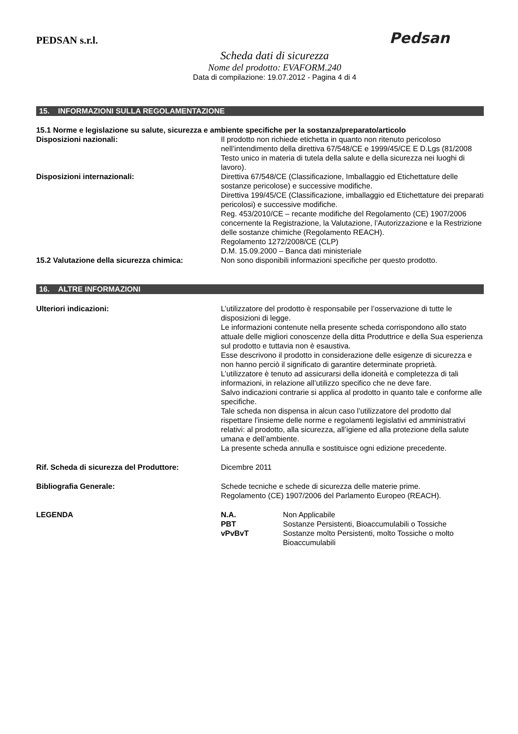Pedsan
PEDSAN s.r.l.
Scheda dati di sicurezza
Nome del prodotto: EVAFORM.240
Data di compilazione: 19.07.2012 - Pagina 4 di 4
15. INFORMAZIONI SULLA REGOLAMENTAZIONE
15.1 Norme e legislazione su salute, sicurezza e ambiente specifiche per la sostanza/preparato/articolo
Disposizioni nazionali: Il prodotto non richiede etichetta in quanto non ritenuto pericoloso nell’intendimento della direttiva 67/548/CE e 1999/45/CE E D.Lgs (81/2008 Testo unico in materia di tutela della salute e della sicurezza nei luoghi di lavoro).
Disposizioni internazionali: Direttiva 67/548/CE (Classificazione, Imballaggio ed Etichettature delle sostanze pericolose) e successive modifiche.
Direttiva 199/45/CE (Classificazione, imballaggio ed Etichettature dei preparati pericolosi) e successive modifiche.
Reg. 453/2010/CE – recante modifiche del Regolamento (CE) 1907/2006 concernente la Registrazione, la Valutazione, l’Autorizzazione e la Restrizione delle sostanze chimiche (Regolamento REACH).
Regolamento 1272/2008/CE (CLP)
D.M. 15.09.2000 – Banca dati ministeriale
15.2 Valutazione della sicurezza chimica:
Non sono disponibili informazioni specifiche per questo prodotto.
16. ALTRE INFORMAZIONI
Ulteriori indicazioni: L’utilizzatore del prodotto è responsabile per l’osservazione di tutte le disposizioni di legge.
Le informazioni contenute nella presente scheda corrispondono allo stato attuale delle migliori conoscenze della ditta Produttrice e della Sua esperienza sul prodotto e tuttavia non è esaustiva.
Esse descrivono il prodotto in considerazione delle esigenze di sicurezza e non hanno perciò il significato di garantire determinate proprietà.
L’utilizzatore è tenuto ad assicurarsi della idoneità e completezza di tali informazioni, in relazione all’utilizzo specifico che ne deve fare.
Salvo indicazioni contrarie si applica al prodotto in quanto tale e conforme alle specifiche.
Tale scheda non dispensa in alcun caso l’utilizzatore del prodotto dal rispettare l’insieme delle norme e regolamenti legislativi ed amministrativi relativi: al prodotto, alla sicurezza, all’igiene ed alla protezione della salute umana e dell’ambiente.
La presente scheda annulla e sostituisce ogni edizione precedente.
Rif. Scheda di sicurezza del Produttore: Dicembre 2011
Bibliografia Generale: Schede tecniche e schede di sicurezza delle materie prime.
Regolamento (CE) 1907/2006 del Parlamento Europeo (REACH).
LEGENDA N.A. Non Applicabile
PBT Sostanze Persistenti, Bioaccumulabili o Tossiche
vPvBvT Sostanze molto Persistenti, molto Tossiche o molto Bioaccumulabili